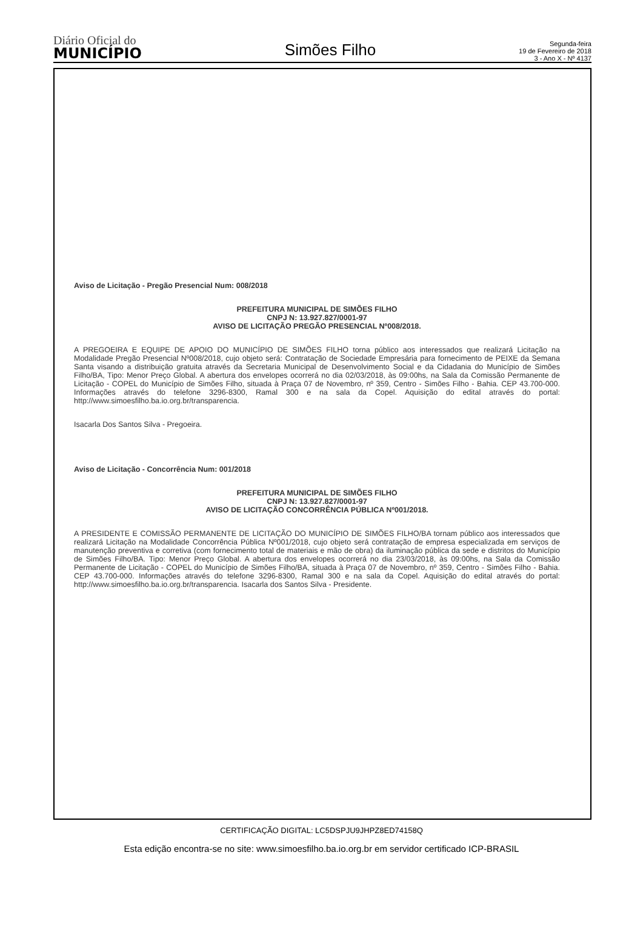Diário Oficial do
MUNICÍPIO
Simões Filho
Segunda-feira
19 de Fevereiro de 2018
3 - Ano X - Nº 4137
Aviso de Licitação - Pregão Presencial Num: 008/2018
PREFEITURA MUNICIPAL DE SIMÕES FILHO
CNPJ N: 13.927.827/0001-97
AVISO DE LICITAÇÃO PREGÃO PRESENCIAL Nº008/2018.
A PREGOEIRA E EQUIPE DE APOIO DO MUNICÍPIO DE SIMÕES FILHO torna público aos interessados que realizará Licitação na Modalidade Pregão Presencial Nº008/2018, cujo objeto será: Contratação de Sociedade Empresária para fornecimento de PEIXE da Semana Santa visando a distribuição gratuita através da Secretaria Municipal de Desenvolvimento Social e da Cidadania do Município de Simões Filho/BA, Tipo: Menor Preço Global. A abertura dos envelopes ocorrerá no dia 02/03/2018, às 09:00hs, na Sala da Comissão Permanente de Licitação - COPEL do Município de Simões Filho, situada à Praça 07 de Novembro, nº 359, Centro - Simões Filho - Bahia. CEP 43.700-000. Informações através do telefone 3296-8300, Ramal 300 e na sala da Copel. Aquisição do edital através do portal: http://www.simoesfilho.ba.io.org.br/transparencia.
Isacarla Dos Santos Silva - Pregoeira.
Aviso de Licitação - Concorrência Num: 001/2018
PREFEITURA MUNICIPAL DE SIMÕES FILHO
CNPJ N: 13.927.827/0001-97
AVISO DE LICITAÇÃO CONCORRÊNCIA PÚBLICA Nº001/2018.
A PRESIDENTE E COMISSÃO PERMANENTE DE LICITAÇÃO DO MUNICÍPIO DE SIMÕES FILHO/BA tornam público aos interessados que realizará Licitação na Modalidade Concorrência Pública Nº001/2018, cujo objeto será contratação de empresa especializada em serviços de manutenção preventiva e corretiva (com fornecimento total de materiais e mão de obra) da iluminação pública da sede e distritos do Município de Simões Filho/BA. Tipo: Menor Preço Global. A abertura dos envelopes ocorrerá no dia 23/03/2018, às 09:00hs, na Sala da Comissão Permanente de Licitação - COPEL do Município de Simões Filho/BA, situada à Praça 07 de Novembro, nº 359, Centro - Simões Filho - Bahia. CEP 43.700-000. Informações através do telefone 3296-8300, Ramal 300 e na sala da Copel. Aquisição do edital através do portal: http://www.simoesfilho.ba.io.org.br/transparencia. Isacarla dos Santos Silva - Presidente.
CERTIFICAÇÃO DIGITAL: LC5DSPJU9JHPZ8ED74158Q
Esta edição encontra-se no site: www.simoesfilho.ba.io.org.br em servidor certificado ICP-BRASIL